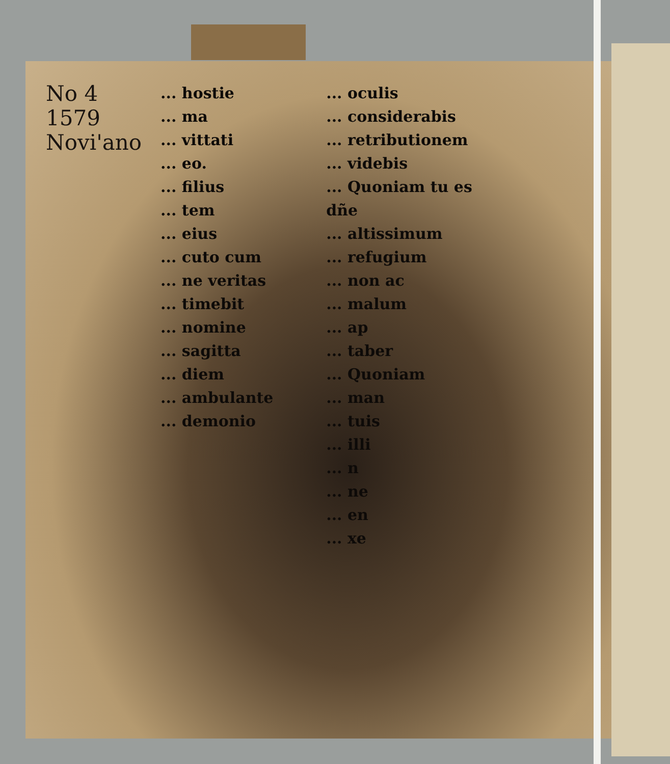No 4
1579
Novi'ano
... hostie
... ma
... vittati
... eo.
... filius
... tem
... eius
... cuto cum
... ne veritas
... timebit
... nomine
... sagitta
... diem
... ambulante
... demonio
... oculis
... considerabis
... retributionem
... videbis
... Quoniam tu es dñe
... altissimum
... refugium
... non ac
... malum
... ap
... taber
... Quoniam
... man
... tuis
... illi
... n
... ne
... en
... xe